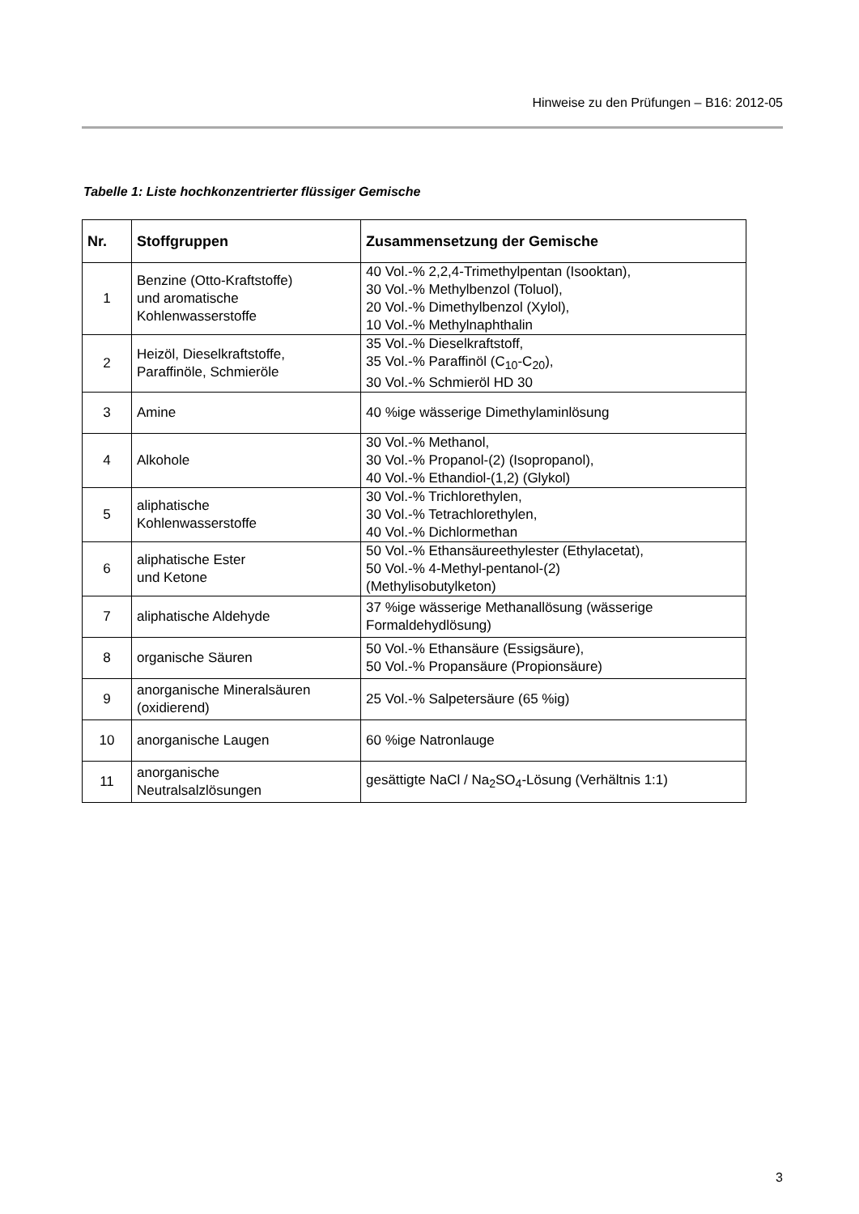Hinweise zu den Prüfungen – B16: 2012-05
Tabelle 1: Liste hochkonzentrierter flüssiger Gemische
| Nr. | Stoffgruppen | Zusammensetzung der Gemische |
| --- | --- | --- |
| 1 | Benzine (Otto-Kraftstoffe) und aromatische Kohlenwasserstoffe | 40 Vol.-% 2,2,4-Trimethylpentan (Isooktan), 30 Vol.-% Methylbenzol (Toluol), 20 Vol.-% Dimethylbenzol (Xylol), 10 Vol.-% Methylnaphthalin |
| 2 | Heizöl, Dieselkraftstoffe, Paraffinöle, Schmieröle | 35 Vol.-% Dieselkraftstoff, 35 Vol.-% Paraffinöl (C<sub>10</sub>-C<sub>20</sub>), 30 Vol.-% Schmieröl HD 30 |
| 3 | Amine | 40 %ige wässerige Dimethylaminlösung |
| 4 | Alkohole | 30 Vol.-% Methanol, 30 Vol.-% Propanol-(2) (Isopropanol), 40 Vol.-% Ethandiol-(1,2) (Glykol) |
| 5 | aliphatische Kohlenwasserstoffe | 30 Vol.-% Trichlorethylen, 30 Vol.-% Tetrachlorethylen, 40 Vol.-% Dichlormethan |
| 6 | aliphatische Ester und Ketone | 50 Vol.-% Ethansäureethylester (Ethylacetat), 50 Vol.-% 4-Methyl-pentanol-(2) (Methylisobutylketon) |
| 7 | aliphatische Aldehyde | 37 %ige wässerige Methanallösung (wässerige Formaldehydlösung) |
| 8 | organische Säuren | 50 Vol.-% Ethansäure (Essigsäure), 50 Vol.-% Propansäure (Propionsäure) |
| 9 | anorganische Mineralsäuren (oxidierend) | 25 Vol.-% Salpetersäure (65 %ig) |
| 10 | anorganische Laugen | 60 %ige Natronlauge |
| 11 | anorganische Neutralsalzlösungen | gesättigte NaCl / Na<sub>2</sub>SO<sub>4</sub>-Lösung (Verhältnis 1:1) |
3